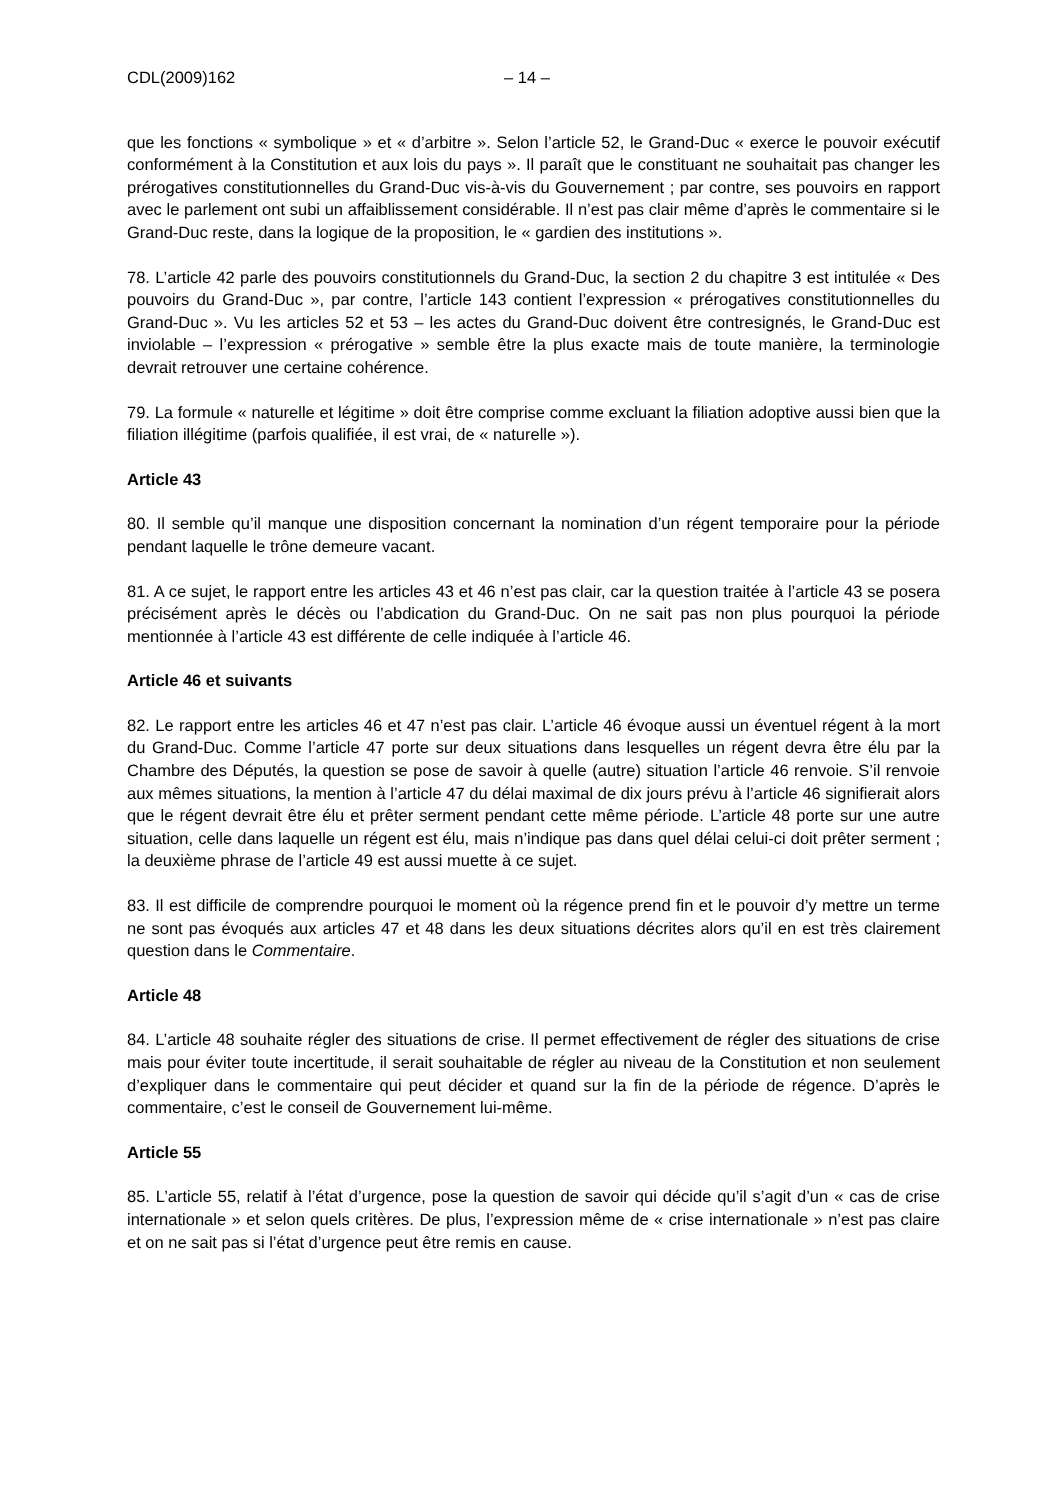CDL(2009)162 – 14 –
que les fonctions « symbolique » et « d’arbitre ». Selon l’article 52, le Grand-Duc « exerce le pouvoir exécutif conformément à la Constitution et aux lois du pays ». Il paraît que le constituant ne souhaitait pas changer les prérogatives constitutionnelles du Grand-Duc vis-à-vis du Gouvernement ; par contre, ses pouvoirs en rapport avec le parlement ont subi un affaiblissement considérable. Il n’est pas clair même d’après le commentaire si le Grand-Duc reste, dans la logique de la proposition, le « gardien des institutions ».
78. L’article 42 parle des pouvoirs constitutionnels du Grand-Duc, la section 2 du chapitre 3 est intitulée « Des pouvoirs du Grand-Duc », par contre, l’article 143 contient l’expression « prérogatives constitutionnelles du Grand-Duc ». Vu les articles 52 et 53 – les actes du Grand-Duc doivent être contresignés, le Grand-Duc est inviolable – l’expression « prérogative » semble être la plus exacte mais de toute manière, la terminologie devrait retrouver une certaine cohérence.
79. La formule « naturelle et légitime » doit être comprise comme excluant la filiation adoptive aussi bien que la filiation illégitime (parfois qualifiée, il est vrai, de « naturelle »).
Article 43
80. Il semble qu’il manque une disposition concernant la nomination d’un régent temporaire pour la période pendant laquelle le trône demeure vacant.
81. A ce sujet, le rapport entre les articles 43 et 46 n’est pas clair, car la question traitée à l’article 43 se posera précisément après le décès ou l’abdication du Grand-Duc. On ne sait pas non plus pourquoi la période mentionnée à l’article 43 est différente de celle indiquée à l’article 46.
Article 46 et suivants
82. Le rapport entre les articles 46 et 47 n’est pas clair. L’article 46 évoque aussi un éventuel régent à la mort du Grand-Duc. Comme l’article 47 porte sur deux situations dans lesquelles un régent devra être élu par la Chambre des Députés, la question se pose de savoir à quelle (autre) situation l’article 46 renvoie. S’il renvoie aux mêmes situations, la mention à l’article 47 du délai maximal de dix jours prévu à l’article 46 signifierait alors que le régent devrait être élu et prêter serment pendant cette même période. L’article 48 porte sur une autre situation, celle dans laquelle un régent est élu, mais n’indique pas dans quel délai celui-ci doit prêter serment ; la deuxième phrase de l’article 49 est aussi muette à ce sujet.
83. Il est difficile de comprendre pourquoi le moment où la régence prend fin et le pouvoir d’y mettre un terme ne sont pas évoqués aux articles 47 et 48 dans les deux situations décrites alors qu’il en est très clairement question dans le Commentaire.
Article 48
84. L’article 48 souhaite régler des situations de crise. Il permet effectivement de régler des situations de crise mais pour éviter toute incertitude, il serait souhaitable de régler au niveau de la Constitution et non seulement d’expliquer dans le commentaire qui peut décider et quand sur la fin de la période de régence. D’après le commentaire, c’est le conseil de Gouvernement lui-même.
Article 55
85. L’article 55, relatif à l’état d’urgence, pose la question de savoir qui décide qu’il s’agit d’un « cas de crise internationale » et selon quels critères. De plus, l’expression même de « crise internationale » n’est pas claire et on ne sait pas si l’état d’urgence peut être remis en cause.